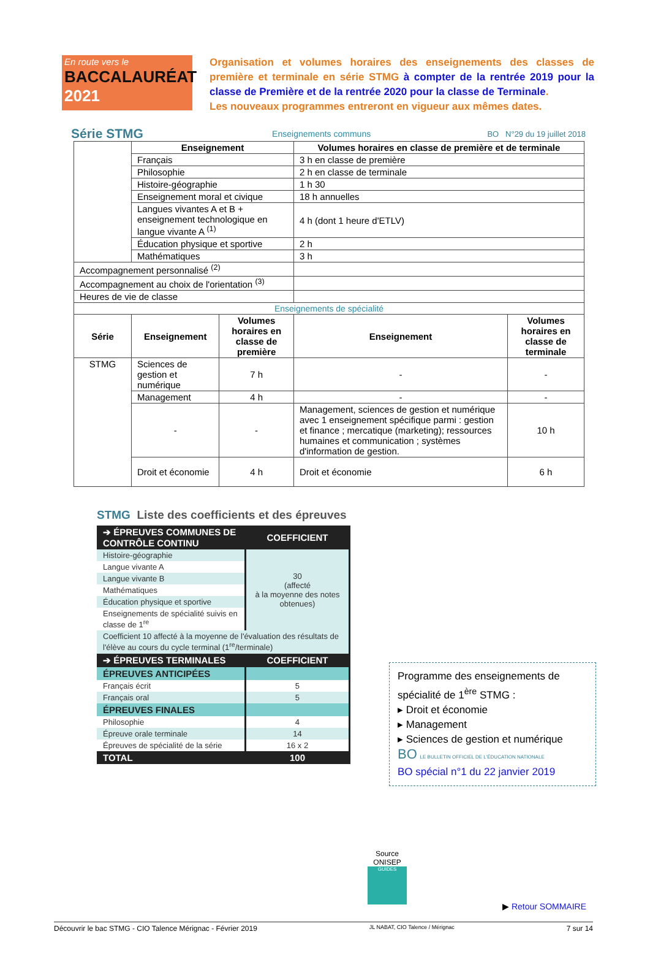En route vers le
BACCALAURÉAT
2021
Organisation et volumes horaires des enseignements des classes de première et terminale en série STMG à compter de la rentrée 2019 pour la classe de Première et de la rentrée 2020 pour la classe de Terminale.
Les nouveaux programmes entreront en vigueur aux mêmes dates.
Série STMG
Enseignements communs BO N°29 du 19 juillet 2018
| | Enseignement | | Volumes horaires en classe de première et de terminale | |
| | Français | | 3 h en classe de première | |
| | Philosophie | | 2 h en classe de terminale | |
| | Histoire-géographie | | 1 h 30 | |
| | Enseignement moral et civique | | 18 h annuelles | |
| | Langues vivantes A et B + enseignement technologique en langue vivante A <sup>(1)</sup> | | 4 h (dont 1 heure d'ETLV) | |
| | Éducation physique et sportive | | 2 h | |
| | Mathématiques | | 3 h | |
| Accompagnement personnalisé <sup>(2)</sup> | | | | |
| Accompagnement au choix de l'orientation <sup>(3)</sup> | | | | |
| Heures de vie de classe | | | | |
| Enseignements de spécialité | | | | |
| Série | Enseignement | Volumes horaires en classe de première | Enseignement | Volumes horaires en classe de terminale |
| STMG | Sciences de gestion et numérique | 7 h | - | - |
| | Management | 4 h | - | - |
| | - | - | Management, sciences de gestion et numérique avec 1 enseignement spécifique parmi : gestion et finance ; mercatique (marketing); ressources humaines et communication ; systèmes d'information de gestion. | 10 h |
| | Droit et économie | 4 h | Droit et économie | 6 h |
STMG Liste des coefficients et des épreuves
| ➔ ÉPREUVES COMMUNES DE CONTRÔLE CONTINU | COEFFICIENT |
| Histoire-géographie | 30 (affecté à la moyenne des notes obtenues) |
| Langue vivante A | |
| Langue vivante B | |
| Mathématiques | |
| Éducation physique et sportive | |
| Enseignements de spécialité suivis en classe de 1<sup>re</sup> | |
| Coefficient 10 affecté à la moyenne de l'évaluation des résultats de l'élève au cours du cycle terminal (1<sup>re</sup>/terminale) | |
| ➔ ÉPREUVES TERMINALES | COEFFICIENT |
| ÉPREUVES ANTICIPÉES | |
| Français écrit | 5 |
| Français oral | 5 |
| ÉPREUVES FINALES | |
| Philosophie | 4 |
| Épreuve orale terminale | 14 |
| Épreuves de spécialité de la série | 16 x 2 |
| TOTAL | 100 |
Programme des enseignements de spécialité de 1<sup>ère</sup> STMG :
▸ Droit et économie
▸ Management
▸ Sciences de gestion et numérique
BO LE BULLETIN OFFICIEL DE L'ÉDUCATION NATIONALE
BO spécial n°1 du 22 janvier 2019
Source
ONISEP
GUIDES
▶ Retour SOMMAIRE
Découvrir le bac STMG - CIO Talence Mérignac - Février 2019 JL NABAT, CIO Talence / Mérignac 7 sur 14